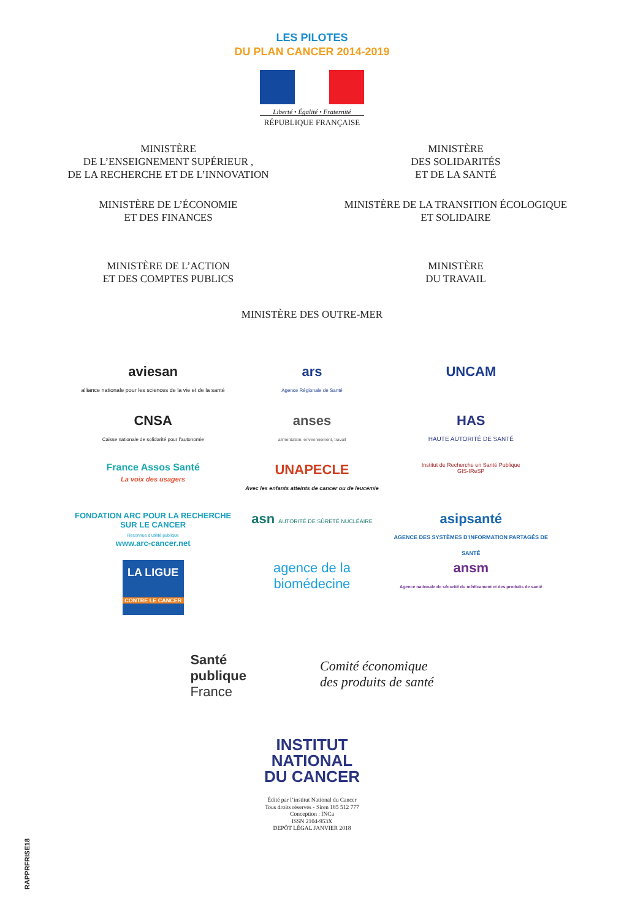LES PILOTES
DU PLAN CANCER 2014-2019
Liberté • Égalité • Fraternité
RÉPUBLIQUE FRANÇAISE
MINISTÈRE
DE L’ENSEIGNEMENT SUPÉRIEUR ,
DE LA RECHERCHE ET DE L’INNOVATION
MINISTÈRE
DES SOLIDARITÉS
ET DE LA SANTÉ
MINISTÈRE DE L’ÉCONOMIE
ET DES FINANCES
MINISTÈRE DE LA TRANSITION ÉCOLOGIQUE
ET SOLIDAIRE
MINISTÈRE DE L’ACTION
ET DES COMPTES PUBLICS
MINISTÈRE
DU TRAVAIL
MINISTÈRE DES OUTRE-MER
aviesan
alliance nationale pour les sciences de la vie et de la santé
ars
Agence Régionale de Santé
UNCAM
CNSA
Caisse nationale de solidarité pour l’autonomie
anses
alimentation, environnement, travail
HAS
HAUTE AUTORITÉ DE SANTÉ
France Assos Santé
La voix des usagers
UNAPECLE
Avec les enfants atteints de cancer ou de leucémie
Institut de Recherche en Santé Publique
GIS-IReSP
FONDATION ARC POUR LA RECHERCHE SUR LE CANCER
Reconnue d’utilité publique
www.arc-cancer.net
asn AUTORITÉ DE SÛRETÉ NUCLÉAIRE
asipsanté
AGENCE DES SYSTÈMES D’INFORMATION PARTAGÉS DE SANTÉ
LA LIGUE
CONTRE LE CANCER
agence de la
biomédecine
ansm
Agence nationale de sécurité du médicament et des produits de santé
Santé
publique
France
Comité économique
des produits de santé
INSTITUT
NATIONAL
DU CANCER
Édité par l’institut National du Cancer
Tous droits réservés - Siren 185 512 777
Conception : INCa
ISSN 2104-953X
DEPÔT LÉGAL JANVIER 2018
RAPPRFRISE18